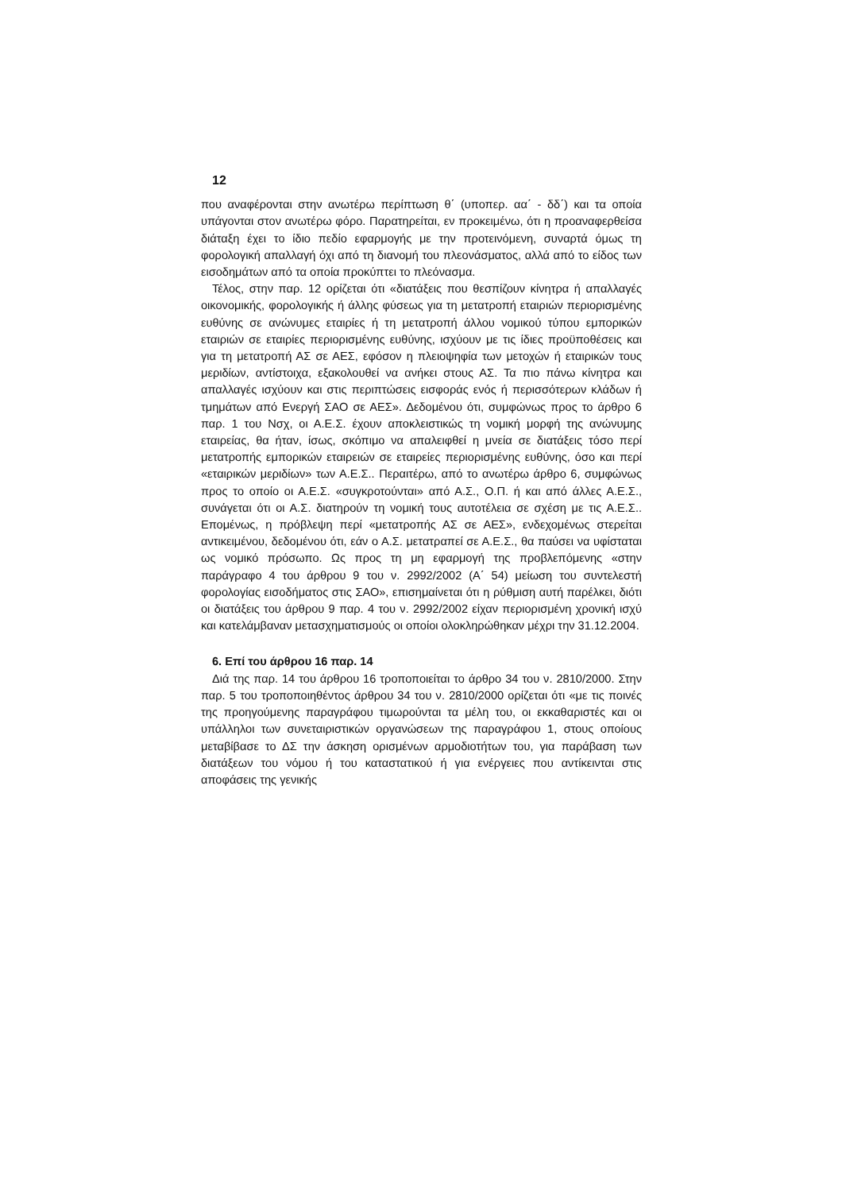12
που αναφέρονται στην ανωτέρω περίπτωση θ΄ (υποπερ. αα΄ - δδ΄) και τα οποία υπάγονται στον ανωτέρω φόρο. Παρατηρείται, εν προκειμένω, ότι η προαναφερθείσα διάταξη έχει το ίδιο πεδίο εφαρμογής με την προτεινόμενη, συναρτά όμως τη φορολογική απαλλαγή όχι από τη διανομή του πλεονάσματος, αλλά από το είδος των εισοδημάτων από τα οποία προκύπτει το πλεόνασμα.
Τέλος, στην παρ. 12 ορίζεται ότι «διατάξεις που θεσπίζουν κίνητρα ή απαλλαγές οικονομικής, φορολογικής ή άλλης φύσεως για τη μετατροπή εταιριών περιορισμένης ευθύνης σε ανώνυμες εταιρίες ή τη μετατροπή άλλου νομικού τύπου εμπορικών εταιριών σε εταιρίες περιορισμένης ευθύνης, ισχύουν με τις ίδιες προϋποθέσεις και για τη μετατροπή ΑΣ σε ΑΕΣ, εφόσον η πλειοψηφία των μετοχών ή εταιρικών τους μεριδίων, αντίστοιχα, εξακολουθεί να ανήκει στους ΑΣ. Τα πιο πάνω κίνητρα και απαλλαγές ισχύουν και στις περιπτώσεις εισφοράς ενός ή περισσότερων κλάδων ή τμημάτων από Ενεργή ΣΑΟ σε ΑΕΣ». Δεδομένου ότι, συμφώνως προς το άρθρο 6 παρ. 1 του Νσχ, οι Α.Ε.Σ. έχουν αποκλειστικώς τη νομική μορφή της ανώνυμης εταιρείας, θα ήταν, ίσως, σκόπιμο να απαλειφθεί η μνεία σε διατάξεις τόσο περί μετατροπής εμπορικών εταιρειών σε εταιρείες περιορισμένης ευθύνης, όσο και περί «εταιρικών μεριδίων» των Α.Ε.Σ.. Περαιτέρω, από το ανωτέρω άρθρο 6, συμφώνως προς το οποίο οι Α.Ε.Σ. «συγκροτούνται» από Α.Σ., Ο.Π. ή και από άλλες Α.Ε.Σ., συνάγεται ότι οι Α.Σ. διατηρούν τη νομική τους αυτοτέλεια σε σχέση με τις Α.Ε.Σ.. Επομένως, η πρόβλεψη περί «μετατροπής ΑΣ σε ΑΕΣ», ενδεχομένως στερείται αντικειμένου, δεδομένου ότι, εάν ο Α.Σ. μετατραπεί σε Α.Ε.Σ., θα παύσει να υφίσταται ως νομικό πρόσωπο. Ως προς τη μη εφαρμογή της προβλεπόμενης «στην παράγραφο 4 του άρθρου 9 του ν. 2992/2002 (Α΄ 54) μείωση του συντελεστή φορολογίας εισοδήματος στις ΣΑΟ», επισημαίνεται ότι η ρύθμιση αυτή παρέλκει, διότι οι διατάξεις του άρθρου 9 παρ. 4 του ν. 2992/2002 είχαν περιορισμένη χρονική ισχύ και κατελάμβαναν μετασχηματισμούς οι οποίοι ολοκληρώθηκαν μέχρι την 31.12.2004.
6. Επί του άρθρου 16 παρ. 14
Διά της παρ. 14 του άρθρου 16 τροποποιείται το άρθρο 34 του ν. 2810/2000. Στην παρ. 5 του τροποποιηθέντος άρθρου 34 του ν. 2810/2000 ορίζεται ότι «με τις ποινές της προηγούμενης παραγράφου τιμωρούνται τα μέλη του, οι εκκαθαριστές και οι υπάλληλοι των συνεταιριστικών οργανώσεων της παραγράφου 1, στους οποίους μεταβίβασε το ΔΣ την άσκηση ορισμένων αρμοδιοτήτων του, για παράβαση των διατάξεων του νόμου ή του καταστατικού ή για ενέργειες που αντίκεινται στις αποφάσεις της γενικής